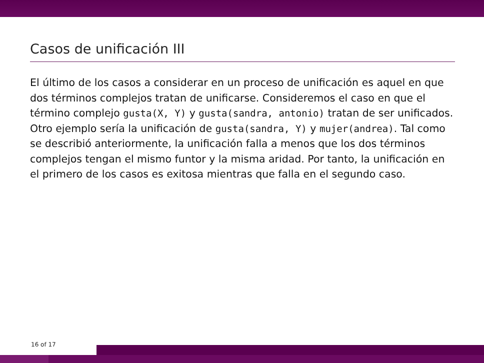Casos de unificación III
El último de los casos a considerar en un proceso de unificación es aquel en que dos términos complejos tratan de unificarse. Consideremos el caso en que el término complejo gusta(X, Y) y gusta(sandra, antonio) tratan de ser unificados. Otro ejemplo sería la unificación de gusta(sandra, Y) y mujer(andrea). Tal como se describió anteriormente, la unificación falla a menos que los dos términos complejos tengan el mismo funtor y la misma aridad. Por tanto, la unificación en el primero de los casos es exitosa mientras que falla en el segundo caso.
16 of 17